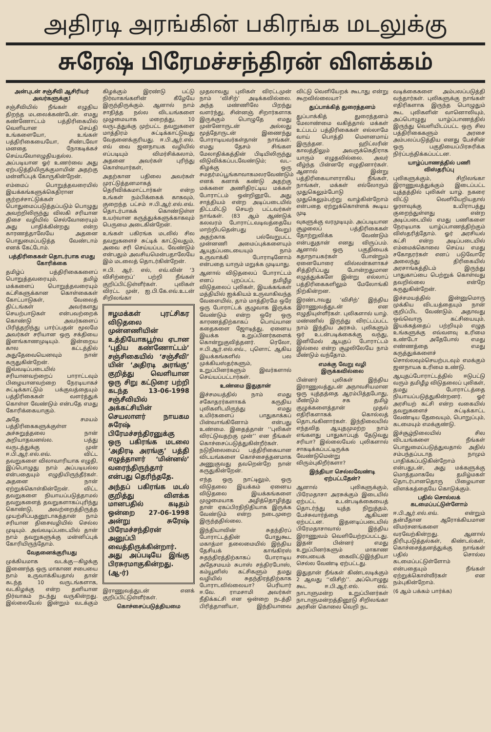அதிரடி அரங்கின் பகிரங்க மடலுக்கு
சுரேஷ் பிரேமச்சந்திரன் விளக்கம்
அன்புடன் சஞ்சீவி ஆசிரியர் அவர்களுக்கு!
சஞ்சீவியில் நீங்கள் எழுதிய திறந்த மடலைக்கண்டேன். எமது கண்ணோட்டம் பத்திரிகையில் வெளியான செய்தி உங்களையோ, உங்கள் பத்திரிகையையோ, சிண்டவோ மனதை நோகடிக்கச் செய்யவோஎழுதியதல்ல. அப்படியான ஓர் உணர்வை அது ஏற்படுத்தியிருக்குமாயின் அதற்கு மன்னிப்புக் கோருகின்றேன்.
எம்மைப் பொறுத்தவரையில் இயக்கங்களுக்கெதிரான குற்றச்சாட்டுக்கள் பொதுமைப்படுத்தப்படும் பொழுது அவற்றிலிருந்து விலகி சரியான திசை வழியில் செல்வோரையும் அது பாதிக்கின்றது என்ற காரணத்தாலேயே அதனை பொதுமைப்படுத்த வேண்டாம் எனக் கேட்டோம்.
பத்திரிகைகள் தொடர்பாக எமது கோரிக்கை
தமிழ்ப் பத்திரிகைகளைப் பொறுத்தவரையும், தமிழ் மக்களைப் பொறுத்தவரையும் கட்சிகளுக்கான கொள்கைகள் கோட்பாடுகள், வேலைத் திட்டங்கள் அவர்களது செயற்பாடுகள் என்பவற்றைக் கொண்டு அவர்களைப் பிரித்தறிந்து பார்ப்பதன் மூலமே அவர்கள் சரியான ஒரு சக்தியை இனங்காணமுடியும். இன்றைய கால கட்டத்தில் அதுதேவையெனவும் நான் கருதுகின்றேன். இவ்வடிப்படையில் சரியானவற்றைப் பாராட்டவும் பிழையானவற்றை நேரடியாகச் சுட்டிக்காட்டும் பக்குவத்தையும் பத்திரிகைகள் வளர்த்துக் கொள்ள வேண்டும் என்பதே எமது கோரிக்கையாகும்.
அதே சமயம் பத்திரிகைகளுக்குள்ள அச்சுறுத்தலை நான் அறியாதவனல்ல. பத்து வருடத்துக்கு முன் ஈ.பி.ஆர்.எல்.எவ். விட்ட தவறுகளை விலாவாரியாக எழுதி, இப்பொழுது நாம் அப்படியல்ல என்பதையும் எழுதியிருந்தீர்கள். அதனை நான் ஏற்றுக்கொள்கின்றேன். விட்ட தவறுகளை நியாயப்படுத்தாமல் தவறுகளைத் தவறுகளாகப்புரிந்து கொண்டு, அவற்றைத்திருத்த முயற்சிப்பதனூடாகத்தான் நாம் சரியான திசைவழியில் செல்ல முடியும். அவ்வடிப்படையில் தான் நாம் தவறுகளுக்கு மன்னிப்புக் கோரியிருந்தோம்.
வேதனைக்குரியது
முக்கியமாக வடக்கு—கிழக்கு இணைந்த ஒரு மாகாண சபையை நாம் உருவாக்கியதால் தான் கடந்த 10 வருடங்களாக, வடகிழக்கு என்ற தனியான நிர்வாகம் நடந்து வருகின்றது. இல்லையேல் இன்றும் வடக்கும் கிழக்கும் இரண்டு பட்டு நிர்வாகங்களின் கீழேயே இருந்திருக்கும். ஆனால் நாம் சாதித்த நல்ல விடயங்களை முழுமையாக மறைத்து, 10 வருடத்துக்கு முற்பட்ட தவறுகளை மாத்திரம் சுட்டிக்காட்டுவது வேதனைக்குரியது. ஈ.பி.ஆர்.எல். எவ் வை ஜனநாயக வழியில் எப்படியும் விமர்சிக்கலாம், அதனை அவர்கள் புரிந்து கொள்வார்கள்,
அதற்கான பதிலை அவர்கள் முரட்டுத்தனமாகத் தெரிவிக்கமாட்டார்கள் என்ற உங்கள் நம்பிக்கைக் காகவும், குறைந்த பட்சம் ஈ.பி.ஆர்.எல்.எவ். தொடர்பாகக் கொண்டுள்ள உயர்வான கருத்துக்களுக்காகவும் பெருமை அடைகின்றேன்.
உங்கள் பகிரங்க மடலில் சில தவறுகளைச் சுட்டிக் காட்டுவதும், அவை சரி செய்யப்பட வேண்டும் என்பதும் அவசியமென்பதாலேயே இம் மடலைத் தொடர்கின்றேன்.
ஈ.பி. ஆர். எல், எவ்.வின் ‘3 விசிற்றைப்’ பற்றி நீங்கள் குறிப்பிட்டுள்ளீர்கள். புலிகள் விரட்ட முன், ஐ.பி.கே.எவ்.உடன் சிறிலங்கா
ஈழமக்கள் புரட்சிகர விடுதலை முன்னணியின் உத்தியோகபூர்வ ஏடான ‘புதிய கண்ணோட்டம்’ சஞ்சிகையில் ‘சஞ்சீவி’ யின் ‘அதிரடி அரங்கு’ குறித்து வெளியான ஒரு சிறு கட்டுரை பற்றி கடந்த 13-06-1998 சஞ்சீவியில் அக்கட்சியின் செயலாளர் நாயகம சுரேஷ் பிரேமச்சந்திரனுக்கு ஒரு பகிரங்க மடலை ‘அதிரடி அரங்கு’ பத்தி எழுத்தாளர் ‘மின்னல்’ வரைந்திருந்தார் என்பது தெரிந்ததே.
அந்தப் பகிரங்க மடல் குறித்து விளக்க மானபதில் கடிதம் ஒன்றை 27-06-1998 அன்று சுரேஷ் பிரேமச்சந்திரன் அனுப்பி வைத்திருக்கின்றார். அது அப்படியே இங்கு பிரசுரமாகுகின்றது. (ஆ-ர்)
இராணுவத்துடன் எனக் குறிப்பிட்டுள்ளீர்கள்.
கொச்சைப்படுத்தியமை
முதலாவது புலிகள் விரட்டமுன் நாம் ‘விசிற்’ அடிக்கவில்லை. அந்த மண்ணிலே பிறந்து வளர்ந்து, சின்னஞ் சிறார்களாக இருக்கும் பொழுதே எமது முன்னோருடன் அல்லது மூத்தோருடன் இணைந்து போராடியவர்கள்தான் நாங்கள். எமது தேசம் சிங்கள மேலாதிக்கத்தின் பிடியிலிருந்து விடுவிக்கப்படவேண்டும்; வட–கிழக்கு ஒரு சமதர்மப்பூங்காவாகமலரவேண்டும் எனக் கனாக் கண்டு அதற்கு மக்களை அணிதிரட்டிய மக்கள் போராட்டம் ஒன்றினூடே அது சாத்தியம் என்ற அடிப்படையில் திட்டமிட்டு செயற் பட்டவர்கள் நாங்கள். (83 ஆம் ஆண்டுக் கலவரம் போராட்டவடிவத்தையே மாற்றிபதென்பது வேறு) அதற்காக பல்வேறுபட்ட முன்னணி அமைப்புக்களையும் ஆயுதப்படையையும் நாம் உருவாக்கி போராடினோம் என்பதை யாரும் மறுக்க முடியாது.
ஆனால் விடுதலைப் போராட்டம் எனப் புறப்பட்ட தமிழீழ விடுதலைப் புலிகள், இயக்கங்கள் மத்தியில் ஐக்கியம் உருவாகிவந்த வேளையில், தாம் மாத்திரமே ஒரே ஒரு போராட்டக் குழுவாக இருக்க வேண்டும் என்ற ஒரே ஒரு காரணத்திற்காகப் பொய்யான கதைகளை ஜோடித்து, ஏனைய இயக்க உறுப்பினர்களைக் கொன்றுகுவித்தனர். ரெலோ, ஈ.பி.ஆர்.எல்.எவ்., புளொட் ஆகிய இயக்கங்களில் பல முக்கியஸ்தர்களும், உறுப்பினர்களும் இவர்களால் செய்யப்பட்டார்கள்.
உண்மை இதுதான்
இச்சமயத்தில் நாம் எமது சகோதரர்களாகக் கருதிய புலிகளிடமிருந்து எமது உயிர்களைப் பாதுகாக்கப் பின்வாங்கினோம் என்பது உண்மை. இதைத்தான் ‘‘புலிகள் விரட்டுவதற்கு முன்’’ என நீங்கள் கொச்சைப்படுத்துகின்றீர்கள். நடுநிலைமைப் பத்திரிகையான விடயங்களை கொச்சைத்தனமாக அணுகுவது தவறென்றே நான் கருதுகின்றேன்.
எந்த ஒரு நாட்டிலும், ஒரு விடுதலை இயக்கம் ஏனைய விடுதலை இயக்கங்களை முழுமையாக அழித்தொழித்து தான் ஏகப்பிரதிநிதியாக இருக்க வேண்டும் என்ற நடைமுறை இருந்ததில்லை.
இந்தியாவின் சுதந்திரப் போராட்டத்தின் போதுகூட மகாத்மா தலைமையில் இந்திய தேசியக் காங்கிரஸ் சுதந்திரத்திற்காகப் போராடிய அதேசமயம் சுபாஸ் சந்திரபோஸ், கம்யூனிஸ் கட்சிகளும் தமது வழியில் சுதந்திரத்திற்காக போராடவில்லையா? பெரியார் ஈ.வே. ராமசாமி அவர்கள் நீதிக்கட்சி என ஒன்றை நடத்தி பிரித்தானியா, இந்தியாவை விட்டு வெளியேறக் கூடாது என்று கூறவில்லையா?
துப்பாக்கித் துரைத்தனம்
துப்பாக்கித் துரைத்தனம் மேலாண்மை வகித்தால் மக்கள் உட்படப் பத்திரிகைகள் எல்லாமே வாய் பொத்தி மௌனமாய் இருந்தன. ஹிட்லரின் காலத்திலும் அவருக்கெதிராக யாரும் எழுதவில்லை. அவர் வீழ்ந்த பின்னரே எழுதினார்கள். ஆனால் இன்று பத்திரிகையாளராகிய நீங்கள், நாங்கள், மக்கள் எல்லோரும் முதுகெலும்போடு முதுகெலும்பற்று வாழ்கின்றோம் என்பதை ஏற்றுக்கொள்ளக் கூடிய முடி
வுகளுக்கு வரமுடியும். அப்படியான சூழலைப் பத்திரிகைகள் தோற்றுவிக்க வேண்டும் என்பதுதான் எனது விருப்பம். ஆனால் ஒரு பகுதியைக் கதாநாயகர்கள் போன்றும் ஏனையோரை வில்லன்களாகச் சித்திரிப்பது போன்றதுமான எழுத்துக்களே இன்று எல்லாப் பத்திரிகைகளிலும் மேலோங்கி நிற்கின்றன.
இரண்டாவது ‘விசிற்’ இந்திய இராணுவத்துடன் என எழுதியுள்ளீர்கள். புலிகளால் யாழ். மண்ணில் இருந்து விரட்டப்பட்ட நாம் இந்திய அரசும், புலிகளும் ஒர் உடன்படிக்கைக்கு வந்து, இனிமேல் ஆயுதப் போராட்டம் இல்லை என்ற சூழலிலேயே நாம் மீண்டும் வந்தோம்.
எமக்கு வேறு வழி இருக்கவில்லை
பின்னர் புலிகள் இந்திய இராணுவத்துடன் அநாவசியமான ஒரு யுத்தத்தை ஆரம்பித்தபோது, மீண்டும் சக தமிழ் குழுக்களைத்தான் முதல் எதிரிகளாகக் கொல்லத் தொடங்கினார்கள். இந்நிலையில் எந்தவித ஆயுதமுமற்ற நாம் எங்களது பாதுகாப்புத் தேடுவது சரியா? இல்லையேல் புலிகளால் சாகடிக்கப்பட்டிருக்க வேண்டுமென்று விரும்புகிறீர்களா?
இந்தியா செல்லவேண்டி ஏற்பட்டதேன்?
ஆனால் புலிகளுக்கும், பிரேமதாசா அரசுக்கும் இடையில் ஏற்பட்ட உடன்படிக்கையைத் தொடர்ந்து யுத்த நிறுத்தம், பேச்சுவார்த்தை ஆகியன ஏற்பட்டன. இதனடிப்படையில் பிரேமதாசாவால் இந்திய இராணுவம் வெளியேற்றப்பட்டது. இதன் பின்னர் எமது உறுப்பினர்களும் மாகாண சபையைக் கைவிட்டுஇந்தியா செல்ல வேண்டி ஏற்பட்டது.
இதுதான் நீங்கள் கிண்டலடிக்கும் 2 ஆவது ‘‘விசிற்’’. அப்பொழுது கூட ஈ.பி.ஆர்.எல். எவ். நாடாளுமன்ற உறுப்பினர்கள் நாடாளுமன்றத்தினூடு சிறிலங்கா அரசின் கொலை வெறி நட
வடிக்கைகளை அம்பலப்படுத்தி வந்தார்கள். புலிகளுக்கு நாங்கள் எதிரிகளாக இருந்த பொழுதும் கூட புலிகளின் வானொலியும், அப்பொழுது யாழ்ப்பாணத்தில் இருந்து வெளியிடப்பட்ட ஒரு சில பத்திரிகைகளும் அரசை அம்பலப்படுத்திய எனது பேச்சின் ஒரு பகுதியைப்பிரசுரிக்க நிர்ப்பந்திக்கப்பட்டன.
யாழ்ப்பாணத்தில் பணி விஸ்தரிப்பு
புலிகளுக்கும், சிறிலங்கா இராணுவத்துக்கும் இடைப்பட்ட யுத்தத்தில் புலிகள் யாழ். நகரை விட்டு வெளியேறியதால் ஓரளவுக்கு உயிராபத்து குறைந்துள்ளது என்ற அடிப்படையில் எமது பணிகளை நேரடியாக யாழ்ப்பாணத்திற்கும் விஸ்தரித்தோம். ஓர் அரசியல் கட்சி என்ற அடிப்படையில் எம்மைக்கொலை செய்ய எமது சகோதரர்கள் எனப் படுவோரே அலைந்து திரிகையில் அரசாங்கத்திடம் இருந்து பாதுகாப்பை பெற்றுக் கொள்வது தவறில்லை என்றே கருதுகின்றேன்.
இச்சமயத்தில் இன்னுமொரு முக்கிய விடயத்தையும் நான் குறிப்பிட வேண்டும். அதாவது ஒவ்வொரு கட்சியையும், இயக்கத்தைப் பற்றியும் எழுத உங்களுக்கு எவ்வளவு உரிமை உண்டோ அதேபோல் எமது எண்ணத்தை எமது கருத்துக்களைச் சொல்லவும்செயற்படவும் எமக்கும் ஜனநாயக உரிமை உண்டு.
ஆயுதப்போராட்டத்தில் ஈடுபட்டு வரும் தமிழீழ விடுதலைப் புலிகள், தமது போராட்டத்தை நியாயப்படுத்துகின்றனர். ஓர் அரசியற் கட்சி என்ற வகையில் தவறுகளைச் சுட்டிக்காட்ட வேண்டிய தேவையும், பொறுப்பும், கடமையும் எமக்குண்டு.
இச்சூழ்நிலையில் சில விடயங்களை நீங்கள் பொதுமைப்படுத்துவதால் அதில் சம்பந்தப்படாத நாமும் பாதிக்கப்படுகின்றோம் என்பதுடன், அது மக்களுக்கு மொத்தமாகவே தமிழ்மகள் தொடர்பானதொரு பிழையான விளக்கத்தையே கொடுக்கும்.
பதில் சொல்லக் கடமைப்பட்டுள்ளோம்
ஈ.பி.ஆர்.எல்.எவ். என்றும் தன்மீதான ஆரோக்கியமான விமர்சனங்களை வரவேற்கின்றது. ஆனால் திரிபுபடுத்தல்கள், கிண்டல்கள், கொச்சைத்தனத்துக்கு நாங்கள் பதில் சொல்ல கடமைப்பட்டுள்ளோம் என்பதையும் நீங்கள் ஏற்றுக்கொள்வீர்கள் என நம்புகின்றோம்.
(6 ஆம் பக்கம் பார்க்க)